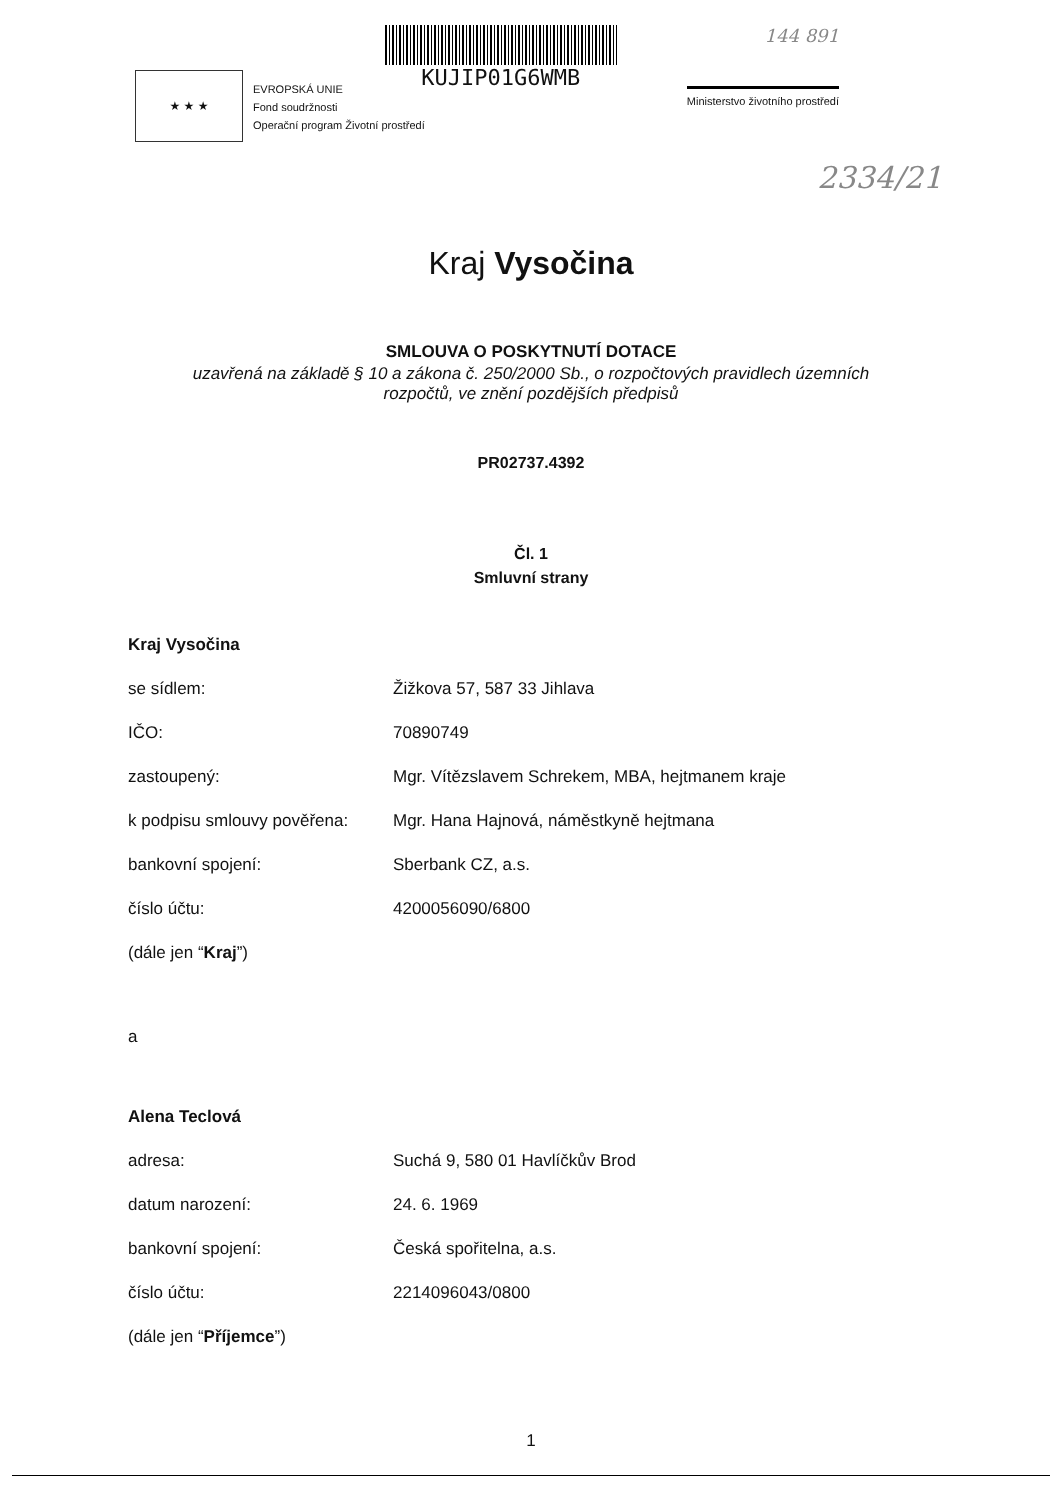★ ★ ★
EVROPSKÁ UNIE
Fond soudržnosti
Operační program Životní prostředí
KUJIP01G6WMB
144 891
Ministerstvo životního prostředí
2334/21
Kraj Vysočina
SMLOUVA O POSKYTNUTÍ DOTACE
uzavřená na základě § 10 a zákona č. 250/2000 Sb., o rozpočtových pravidlech územních rozpočtů, ve znění pozdějších předpisů
PR02737.4392
Čl. 1
Smluvní strany
Kraj Vysočina
se sídlem: Žižkova 57, 587 33 Jihlava
IČO: 70890749
zastoupený: Mgr. Vítězslavem Schrekem, MBA, hejtmanem kraje
k podpisu smlouvy pověřena: Mgr. Hana Hajnová, náměstkyně hejtmana
bankovní spojení: Sberbank CZ, a.s.
číslo účtu: 4200056090/6800
(dále jen “Kraj”)
a
Alena Teclová
adresa: Suchá 9, 580 01 Havlíčkův Brod
datum narození: 24. 6. 1969
bankovní spojení: Česká spořitelna, a.s.
číslo účtu: 2214096043/0800
(dále jen “Příjemce”)
1